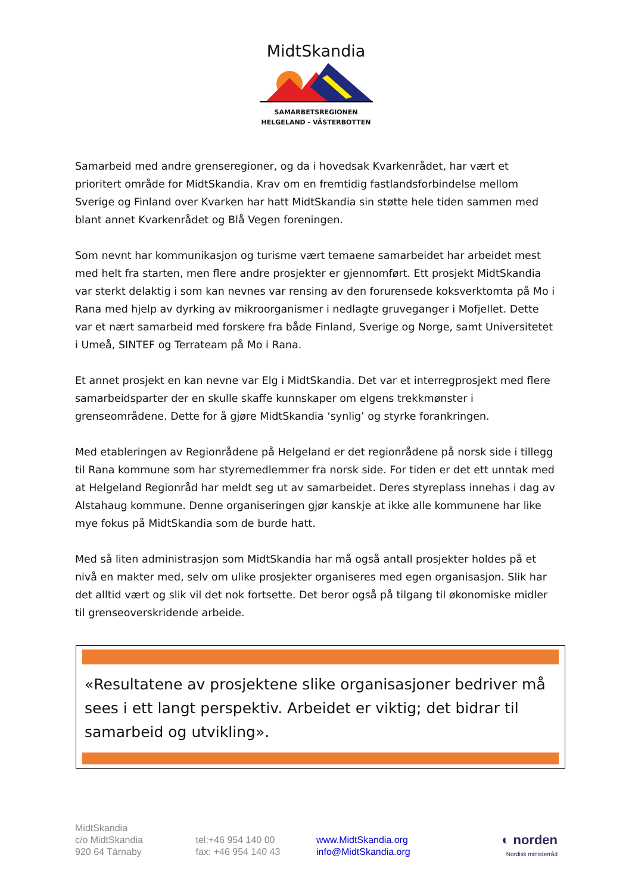MidtSkandia
SAMARBETSREGIONEN
HELGELAND - VÄSTERBOTTEN
Samarbeid med andre grenseregioner, og da i hovedsak Kvarkenrådet, har vært et prioritert område for MidtSkandia. Krav om en fremtidig fastlandsforbindelse mellom Sverige og Finland over Kvarken har hatt MidtSkandia sin støtte hele tiden sammen med blant annet Kvarkenrådet og Blå Vegen foreningen.
Som nevnt har kommunikasjon og turisme vært temaene samarbeidet har arbeidet mest med helt fra starten, men flere andre prosjekter er gjennomført. Ett prosjekt MidtSkandia var sterkt delaktig i som kan nevnes var rensing av den forurensede koksverktomta på Mo i Rana med hjelp av dyrking av mikroorganismer i nedlagte gruveganger i Mofjellet. Dette var et nært samarbeid med forskere fra både Finland, Sverige og Norge, samt Universitetet i Umeå, SINTEF og Terrateam på Mo i Rana.
Et annet prosjekt en kan nevne var Elg i MidtSkandia. Det var et interregprosjekt med flere samarbeidsparter der en skulle skaffe kunnskaper om elgens trekkmønster i grenseområdene. Dette for å gjøre MidtSkandia ‘synlig’ og styrke forankringen.
Med etableringen av Regionrådene på Helgeland er det regionrådene på norsk side i tillegg til Rana kommune som har styremedlemmer fra norsk side. For tiden er det ett unntak med at Helgeland Regionråd har meldt seg ut av samarbeidet. Deres styreplass innehas i dag av Alstahaug kommune. Denne organiseringen gjør kanskje at ikke alle kommunene har like mye fokus på MidtSkandia som de burde hatt.
Med så liten administrasjon som MidtSkandia har må også antall prosjekter holdes på et nivå en makter med, selv om ulike prosjekter organiseres med egen organisasjon. Slik har det alltid vært og slik vil det nok fortsette. Det beror også på tilgang til økonomiske midler til grenseoverskridende arbeide.
«Resultatene av prosjektene slike organisasjoner bedriver må sees i ett langt perspektiv. Arbeidet er viktig; det bidrar til samarbeid og utvikling».
MidtSkandia
c/o MidtSkandia
920 64 Tärnaby
tel:+46 954 140 00
fax: +46 954 140 43
www.MidtSkandia.org
info@MidtSkandia.org
◐ norden
Nordisk ministerråd